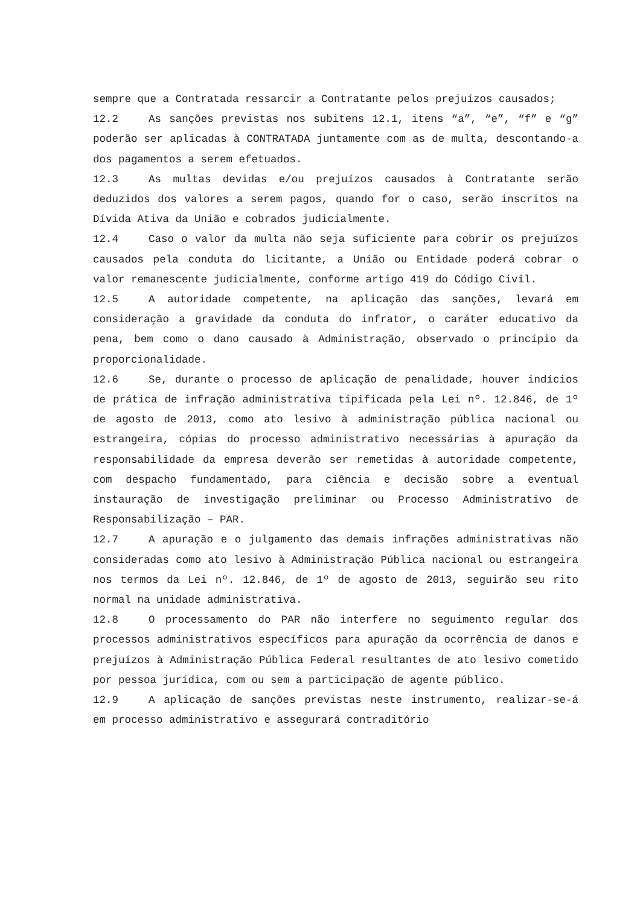sempre que a Contratada ressarcir a Contratante pelos prejuízos causados;
12.2 As sanções previstas nos subitens 12.1, itens “a”, “e”, “f” e “g” poderão ser aplicadas à CONTRATADA juntamente com as de multa, descontando-a dos pagamentos a serem efetuados.
12.3 As multas devidas e/ou prejuízos causados à Contratante serão deduzidos dos valores a serem pagos, quando for o caso, serão inscritos na Dívida Ativa da União e cobrados judicialmente.
12.4 Caso o valor da multa não seja suficiente para cobrir os prejuízos causados pela conduta do licitante, a União ou Entidade poderá cobrar o valor remanescente judicialmente, conforme artigo 419 do Código Civil.
12.5 A autoridade competente, na aplicação das sanções, levará em consideração a gravidade da conduta do infrator, o caráter educativo da pena, bem como o dano causado à Administração, observado o princípio da proporcionalidade.
12.6 Se, durante o processo de aplicação de penalidade, houver indícios de prática de infração administrativa tipificada pela Lei nº. 12.846, de 1º de agosto de 2013, como ato lesivo à administração pública nacional ou estrangeira, cópias do processo administrativo necessárias à apuração da responsabilidade da empresa deverão ser remetidas à autoridade competente, com despacho fundamentado, para ciência e decisão sobre a eventual instauração de investigação preliminar ou Processo Administrativo de Responsabilização – PAR.
12.7 A apuração e o julgamento das demais infrações administrativas não consideradas como ato lesivo à Administração Pública nacional ou estrangeira nos termos da Lei nº. 12.846, de 1º de agosto de 2013, seguirão seu rito normal na unidade administrativa.
12.8 O processamento do PAR não interfere no seguimento regular dos processos administrativos específicos para apuração da ocorrência de danos e prejuízos à Administração Pública Federal resultantes de ato lesivo cometido por pessoa jurídica, com ou sem a participação de agente público.
12.9 A aplicação de sanções previstas neste instrumento, realizar-se-á em processo administrativo e assegurará contraditório